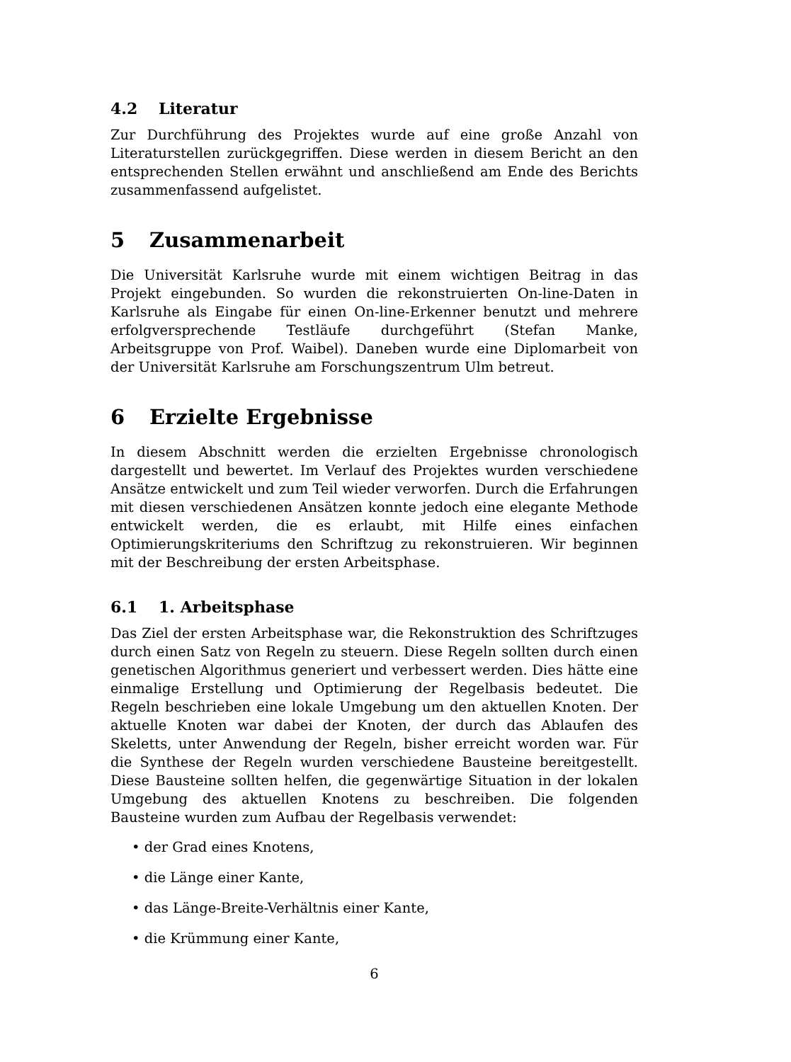4.2 Literatur
Zur Durchführung des Projektes wurde auf eine große Anzahl von Literaturstellen zurückgegriffen. Diese werden in diesem Bericht an den entsprechenden Stellen erwähnt und anschließend am Ende des Berichts zusammenfassend aufgelistet.
5 Zusammenarbeit
Die Universität Karlsruhe wurde mit einem wichtigen Beitrag in das Projekt eingebunden. So wurden die rekonstruierten On-line-Daten in Karlsruhe als Eingabe für einen On-line-Erkenner benutzt und mehrere erfolgversprechende Testläufe durchgeführt (Stefan Manke, Arbeitsgruppe von Prof. Waibel). Daneben wurde eine Diplomarbeit von der Universität Karlsruhe am Forschungszentrum Ulm betreut.
6 Erzielte Ergebnisse
In diesem Abschnitt werden die erzielten Ergebnisse chronologisch dargestellt und bewertet. Im Verlauf des Projektes wurden verschiedene Ansätze entwickelt und zum Teil wieder verworfen. Durch die Erfahrungen mit diesen verschiedenen Ansätzen konnte jedoch eine elegante Methode entwickelt werden, die es erlaubt, mit Hilfe eines einfachen Optimierungskriteriums den Schriftzug zu rekonstruieren. Wir beginnen mit der Beschreibung der ersten Arbeitsphase.
6.1 1. Arbeitsphase
Das Ziel der ersten Arbeitsphase war, die Rekonstruktion des Schriftzuges durch einen Satz von Regeln zu steuern. Diese Regeln sollten durch einen genetischen Algorithmus generiert und verbessert werden. Dies hätte eine einmalige Erstellung und Optimierung der Regelbasis bedeutet. Die Regeln beschrieben eine lokale Umgebung um den aktuellen Knoten. Der aktuelle Knoten war dabei der Knoten, der durch das Ablaufen des Skeletts, unter Anwendung der Regeln, bisher erreicht worden war. Für die Synthese der Regeln wurden verschiedene Bausteine bereitgestellt. Diese Bausteine sollten helfen, die gegenwärtige Situation in der lokalen Umgebung des aktuellen Knotens zu beschreiben. Die folgenden Bausteine wurden zum Aufbau der Regelbasis verwendet:
• der Grad eines Knotens,
• die Länge einer Kante,
• das Länge-Breite-Verhältnis einer Kante,
• die Krümmung einer Kante,
6